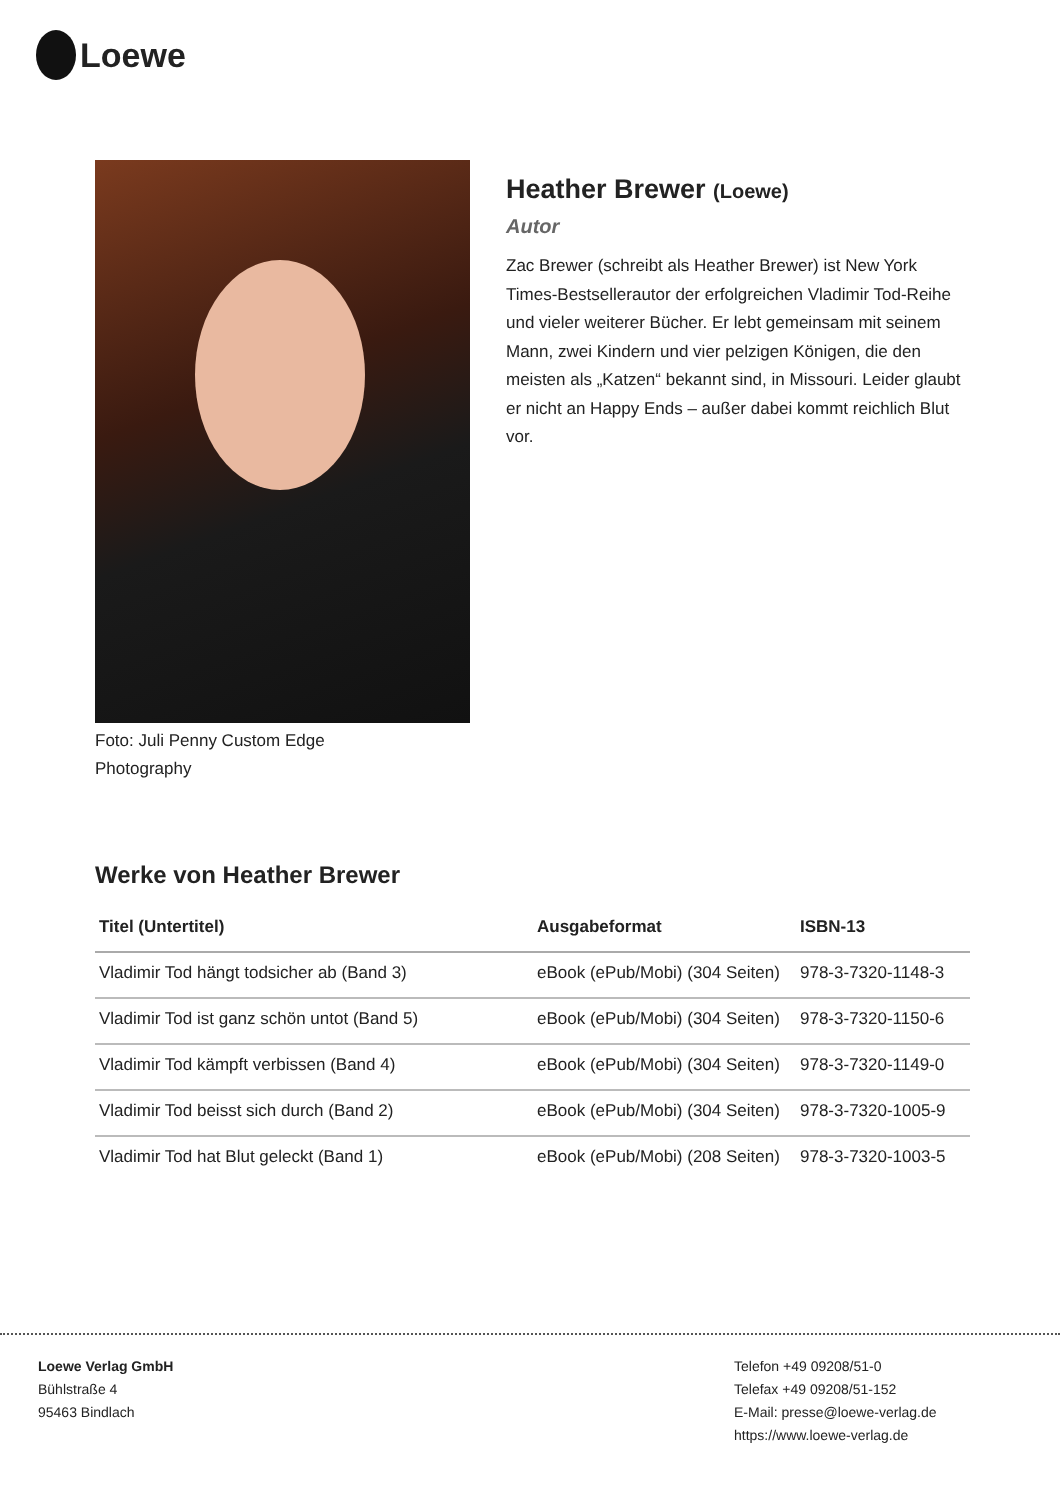Loewe
Foto: Juli Penny Custom Edge Photography
Heather Brewer (Loewe)
Autor
Zac Brewer (schreibt als Heather Brewer) ist New York Times-Bestsellerautor der erfolgreichen Vladimir Tod-Reihe und vieler weiterer Bücher. Er lebt gemeinsam mit seinem Mann, zwei Kindern und vier pelzigen Königen, die den meisten als „Katzen“ bekannt sind, in Missouri. Leider glaubt er nicht an Happy Ends – außer dabei kommt reichlich Blut vor.
Werke von Heather Brewer
| Titel (Untertitel) | Ausgabeformat | ISBN-13 |
| --- | --- | --- |
| Vladimir Tod hängt todsicher ab (Band 3) | eBook (ePub/Mobi) (304 Seiten) | 978-3-7320-1148-3 |
| Vladimir Tod ist ganz schön untot (Band 5) | eBook (ePub/Mobi) (304 Seiten) | 978-3-7320-1150-6 |
| Vladimir Tod kämpft verbissen (Band 4) | eBook (ePub/Mobi) (304 Seiten) | 978-3-7320-1149-0 |
| Vladimir Tod beisst sich durch (Band 2) | eBook (ePub/Mobi) (304 Seiten) | 978-3-7320-1005-9 |
| Vladimir Tod hat Blut geleckt (Band 1) | eBook (ePub/Mobi) (208 Seiten) | 978-3-7320-1003-5 |
Loewe Verlag GmbH
Bühlstraße 4
95463 Bindlach
Telefon +49 09208/51-0
Telefax +49 09208/51-152
E-Mail: presse@loewe-verlag.de
https://www.loewe-verlag.de